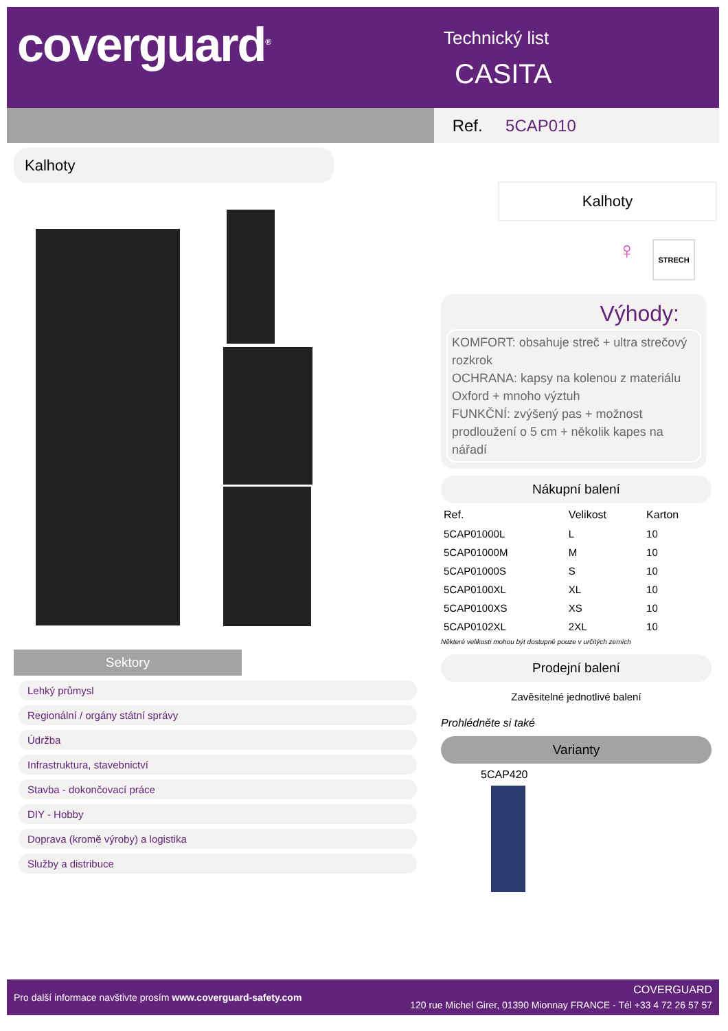coverguard<sup>®</sup> Technický list
CASITA
Ref. 5CAP010
Kalhoty
Kalhoty
STRECH
♀
Výhody:
KOMFORT: obsahuje streč + ultra strečový rozkrok
OCHRANA: kapsy na kolenou z materiálu Oxford + mnoho výztuh
FUNKČNÍ: zvýšený pas + možnost prodloužení o 5 cm + několik kapes na nářadí
Nákupní balení
| Ref. | Velikost | Karton |
| --- | --- | --- |
| 5CAP01000L | L | 10 |
| 5CAP01000M | M | 10 |
| 5CAP01000S | S | 10 |
| 5CAP0100XL | XL | 10 |
| 5CAP0100XS | XS | 10 |
| 5CAP0102XL | 2XL | 10 |
Některé velikosti mohou být dostupné pouze v určitých zemích
Prodejní balení
Zavěsitelné jednotlivé balení
Prohlédněte si také
Varianty
5CAP420
Sektory
Lehký průmysl
Regionální / orgány státní správy
Údržba
Infrastruktura, stavebnictví
Stavba - dokončovací práce
DIY - Hobby
Doprava (kromě výroby) a logistika
Služby a distribuce
Pro další informace navštivte prosím www.coverguard-safety.com
COVERGUARD
120 rue Michel Girer, 01390 Mionnay FRANCE - Tél +33 4 72 26 57 57